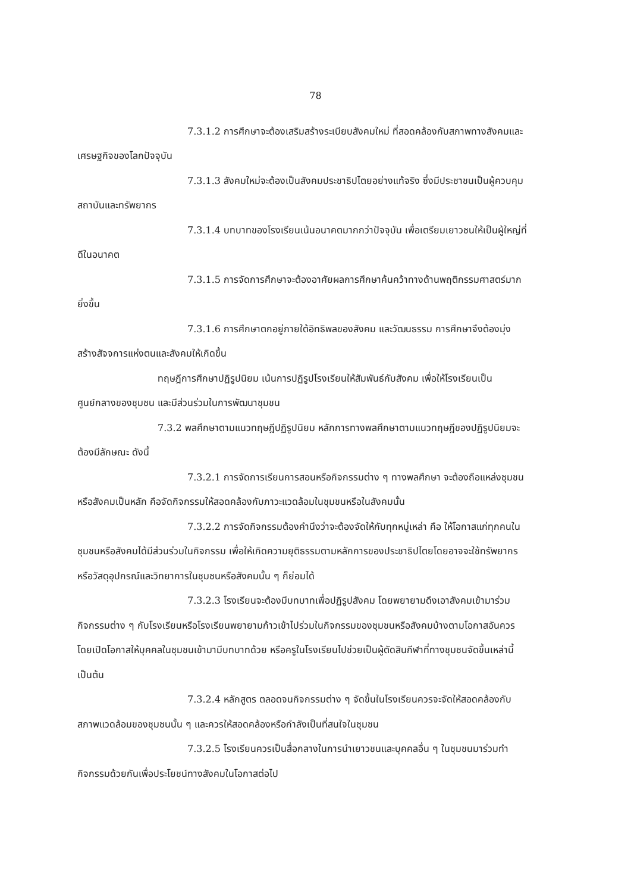78
7.3.1.2 การศึกษาจะต้องเสริมสร้างระเบียบสังคมใหม่ ที่สอดคล้องกับสภาพทางสังคมและเศรษฐกิจของโลกปัจจุบัน
7.3.1.3 สังคมใหม่จะต้องเป็นสังคมประชาธิปไตยอย่างแท้จริง ซึ่งมีประชาชนเป็นผู้ควบคุมสถาบันและทรัพยากร
7.3.1.4 บทบาทของโรงเรียนเน้นอนาคตมากกว่าปัจจุบัน เพื่อเตรียมเยาวชนให้เป็นผู้ใหญ่ที่ดีในอนาคต
7.3.1.5 การจัดการศึกษาจะต้องอาศัยผลการศึกษาค้นคว้าทางด้านพฤติกรรมศาสตร์มากยิ่งขึ้น
7.3.1.6 การศึกษาตกอยู่ภายใต้อิทธิพลของสังคม และวัฒนธรรม การศึกษาจึงต้องมุ่งสร้างสัจจการแห่งตนและสังคมให้เกิดขึ้น
ทฤษฎีการศึกษาปฏิรูปนิยม เน้นการปฏิรูปโรงเรียนให้สัมพันธ์กับสังคม เพื่อให้โรงเรียนเป็นศูนย์กลางของชุมชน และมีส่วนร่วมในการพัฒนาชุมชน
7.3.2 พลศึกษาตามแนวทฤษฎีปฏิรูปนิยม หลักการทางพลศึกษาตามแนวทฤษฎีของปฏิรูปนิยมจะต้องมีลักษณะ ดังนี้
7.3.2.1 การจัดการเรียนการสอนหรือกิจกรรมต่าง ๆ ทางพลศึกษา จะต้องถือแหล่งชุมชนหรือสังคมเป็นหลัก คือจัดกิจกรรมให้สอดคล้องกับภาวะแวดล้อมในชุมชนหรือในสังคมนั้น
7.3.2.2 การจัดกิจกรรมต้องคำนึงว่าจะต้องจัดให้กับทุกหมู่เหล่า คือ ให้โอกาสแก่ทุกคนในชุมชนหรือสังคมได้มีส่วนร่วมในกิจกรรม เพื่อให้เกิดความยุติธรรมตามหลักการของประชาธิปไตยโดยอาจจะใช้ทรัพยากรหรือวัสดุอุปกรณ์และวิทยาการในชุมชนหรือสังคมนั้น ๆ ก็ย่อมได้
7.3.2.3 โรงเรียนจะต้องมีบทบาทเพื่อปฏิรูปสังคม โดยพยายามดึงเอาสังคมเข้ามาร่วมกิจกรรมต่าง ๆ กับโรงเรียนหรือโรงเรียนพยายามก้าวเข้าไปร่วมในกิจกรรมของชุมชนหรือสังคมบ้างตามโอกาสอันควร โดยเปิดโอกาสให้บุคคลในชุมชนเข้ามามีบทบาทด้วย หรือครูในโรงเรียนไปช่วยเป็นผู้ตัดสินกีฬาที่ทางชุมชนจัดขึ้นเหล่านี้เป็นต้น
7.3.2.4 หลักสูตร ตลอดจนกิจกรรมต่าง ๆ จัดขึ้นในโรงเรียนควรจะจัดให้สอดคล้องกับสภาพแวดล้อมของชุมชนนั้น ๆ และควรให้สอดคล้องหรือกำลังเป็นที่สนใจในชุมชน
7.3.2.5 โรงเรียนควรเป็นสื่อกลางในการนำเยาวชนและบุคคลอื่น ๆ ในชุมชนมาร่วมทำกิจกรรมด้วยกันเพื่อประโยชน์ทางสังคมในโอกาสต่อไป